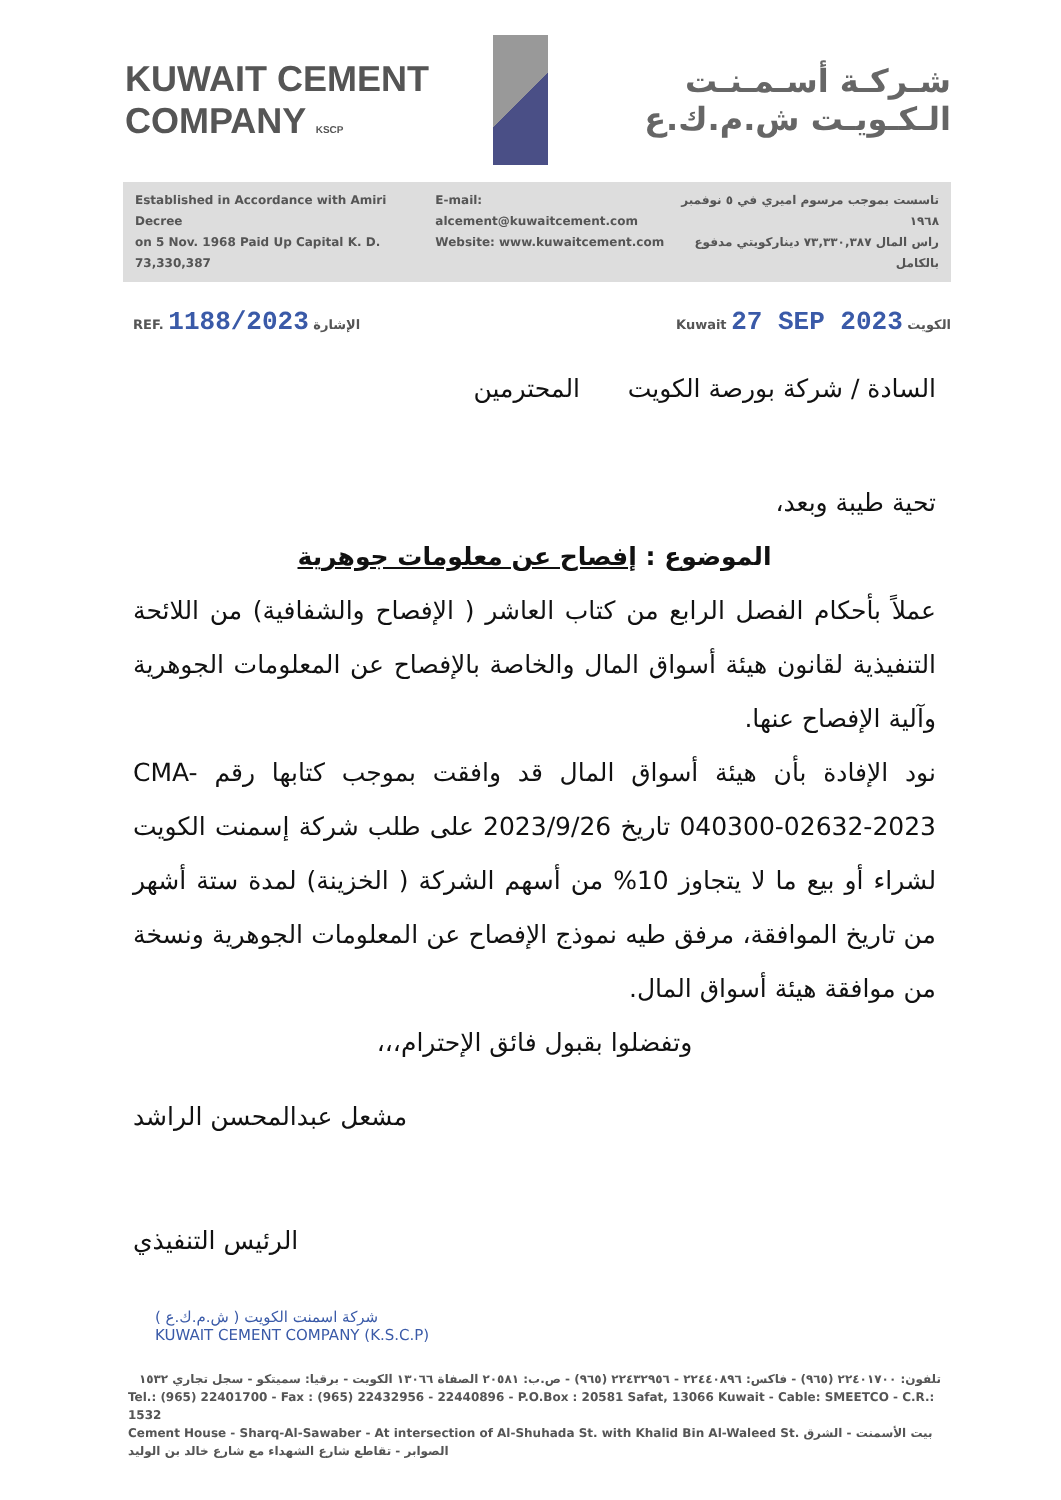KUWAIT CEMENT COMPANY KSCP
شـركـة أسـمـنـت الـكـويـت ش.م.ك.ع
Established in Accordance with Amiri Decree
on 5 Nov. 1968 Paid Up Capital K. D. 73,330,387
E-mail: alcement@kuwaitcement.com
Website: www.kuwaitcement.com
تاسست بموجب مرسوم اميري في ٥ نوفمبر ١٩٦٨
راس المال ٧٣,٣٣٠,٣٨٧ ديناركويتي مدفوع بالكامل
REF. 1188/2023 الإشارة Kuwait 27 SEP 2023 الكويت
السادة / شركة بورصة الكويت المحترمين
تحية طيبة وبعد،
الموضوع : إفصاح عن معلومات جوهرية
عملاً بأحكام الفصل الرابع من كتاب العاشر ( الإفصاح والشفافية) من اللائحة التنفيذية لقانون هيئة أسواق المال والخاصة بالإفصاح عن المعلومات الجوهرية وآلية الإفصاح عنها.
نود الإفادة بأن هيئة أسواق المال قد وافقت بموجب كتابها رقم CMA-040300-02632-2023 تاريخ 2023/9/26 على طلب شركة إسمنت الكويت لشراء أو بيع ما لا يتجاوز 10% من أسهم الشركة ( الخزينة) لمدة ستة أشهر من تاريخ الموافقة، مرفق طيه نموذج الإفصاح عن المعلومات الجوهرية ونسخة من موافقة هيئة أسواق المال.
وتفضلوا بقبول فائق الإحترام،،،
مشعل عبدالمحسن الراشد
الرئيس التنفيذي
شركة اسمنت الكويت ( ش.م.ك.ع )
KUWAIT CEMENT COMPANY (K.S.C.P)
تلفون: ٢٢٤٠١٧٠٠ (٩٦٥) - فاكس: ٢٢٤٤٠٨٩٦ - ٢٢٤٣٢٩٥٦ (٩٦٥) - ص.ب: ٢٠٥٨١ الصفاة ١٣٠٦٦ الكويت - برقيا: سميتكو - سجل تجاري ١٥٣٢
Tel.: (965) 22401700 - Fax : (965) 22432956 - 22440896 - P.O.Box : 20581 Safat, 13066 Kuwait - Cable: SMEETCO - C.R.: 1532
Cement House - Sharq-Al-Sawaber - At intersection of Al-Shuhada St. with Khalid Bin Al-Waleed St. بيت الأسمنت - الشرق الصوابر - تقاطع شارع الشهداء مع شارع خالد بن الوليد